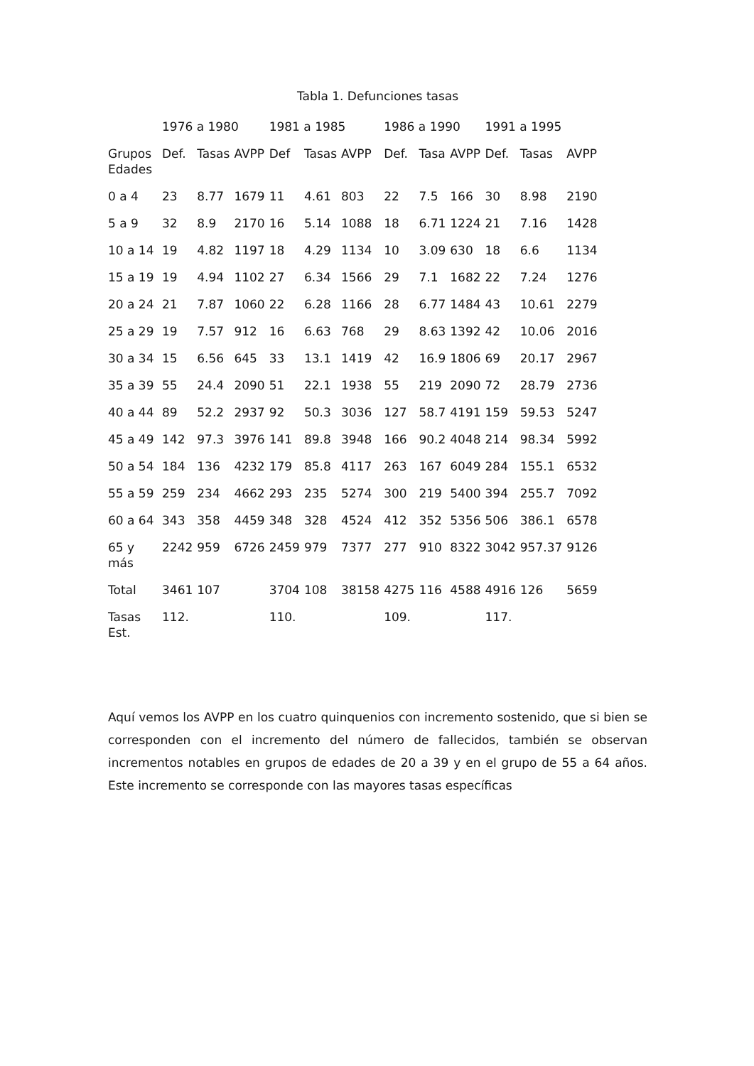Tabla 1. Defunciones tasas
| | 1976 a 1980 | | | 1981 a 1985 | | | 1986 a 1990 | | | 1991 a 1995 | | |
| --- | --- | --- | --- | --- | --- | --- | --- | --- | --- | --- | --- | --- |
| Grupos Edades | Def. | Tasas | AVPP | Def | Tasas | AVPP | Def. | Tasa | AVPP | Def. | Tasas | AVPP |
| 0 a 4 | 23 | 8.77 | 1679 | 11 | 4.61 | 803 | 22 | 7.5 | 166 | 30 | 8.98 | 2190 |
| 5 a 9 | 32 | 8.9 | 2170 | 16 | 5.14 | 1088 | 18 | 6.71 | 1224 | 21 | 7.16 | 1428 |
| 10 a 14 | 19 | 4.82 | 1197 | 18 | 4.29 | 1134 | 10 | 3.09 | 630 | 18 | 6.6 | 1134 |
| 15 a 19 | 19 | 4.94 | 1102 | 27 | 6.34 | 1566 | 29 | 7.1 | 1682 | 22 | 7.24 | 1276 |
| 20 a 24 | 21 | 7.87 | 1060 | 22 | 6.28 | 1166 | 28 | 6.77 | 1484 | 43 | 10.61 | 2279 |
| 25 a 29 | 19 | 7.57 | 912 | 16 | 6.63 | 768 | 29 | 8.63 | 1392 | 42 | 10.06 | 2016 |
| 30 a 34 | 15 | 6.56 | 645 | 33 | 13.1 | 1419 | 42 | 16.9 | 1806 | 69 | 20.17 | 2967 |
| 35 a 39 | 55 | 24.4 | 2090 | 51 | 22.1 | 1938 | 55 | 219 | 2090 | 72 | 28.79 | 2736 |
| 40 a 44 | 89 | 52.2 | 2937 | 92 | 50.3 | 3036 | 127 | 58.7 | 4191 | 159 | 59.53 | 5247 |
| 45 a 49 | 142 | 97.3 | 3976 | 141 | 89.8 | 3948 | 166 | 90.2 | 4048 | 214 | 98.34 | 5992 |
| 50 a 54 | 184 | 136 | 4232 | 179 | 85.8 | 4117 | 263 | 167 | 6049 | 284 | 155.1 | 6532 |
| 55 a 59 | 259 | 234 | 4662 | 293 | 235 | 5274 | 300 | 219 | 5400 | 394 | 255.7 | 7092 |
| 60 a 64 | 343 | 358 | 4459 | 348 | 328 | 4524 | 412 | 352 | 5356 | 506 | 386.1 | 6578 |
| 65 y más | 2242 | 959 | 6726 | 2459 | 979 | 7377 | 277 | 910 | 8322 | 3042 | 957.37 | 9126 |
| Total | 3461 | 107 | | 3704 | 108 | 38158 | 4275 | 116 | 4588 | 4916 | 126 | 5659 |
| Tasas Est. | 112. | | | 110. | | | 109. | | | 117. | | |
Aquí vemos los AVPP en los cuatro quinquenios con incremento sostenido, que si bien se corresponden con el incremento del número de fallecidos, también se observan incrementos notables en grupos de edades de 20 a 39 y en el grupo de 55 a 64 años. Este incremento se corresponde con las mayores tasas específicas